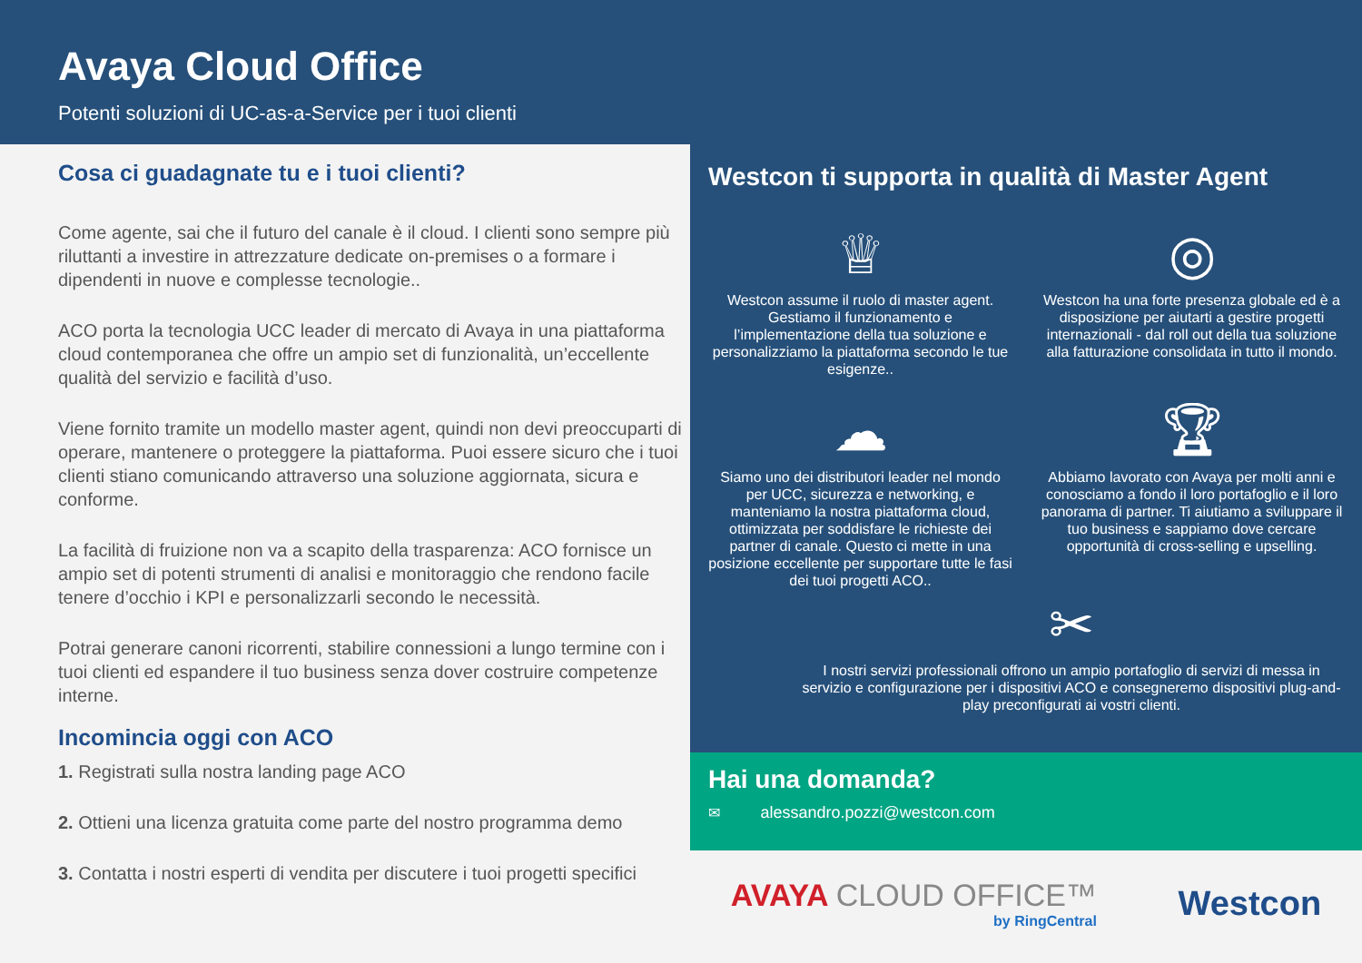Avaya Cloud Office
Potenti soluzioni di UC-as-a-Service per i tuoi clienti
Cosa ci guadagnate tu e i tuoi clienti?
Come agente, sai che il futuro del canale è il cloud. I clienti sono sempre più riluttanti a investire in attrezzature dedicate on-premises o a formare i dipendenti in nuove e complesse tecnologie..
ACO porta la tecnologia UCC leader di mercato di Avaya in una piattaforma cloud contemporanea che offre un ampio set di funzionalità, un’eccellente qualità del servizio e facilità d’uso.
Viene fornito tramite un modello master agent, quindi non devi preoccuparti di operare, mantenere o proteggere la piattaforma. Puoi essere sicuro che i tuoi clienti stiano comunicando attraverso una soluzione aggiornata, sicura e conforme.
La facilità di fruizione non va a scapito della trasparenza: ACO fornisce un ampio set di potenti strumenti di analisi e monitoraggio che rendono facile tenere d’occhio i KPI e personalizzarli secondo le necessità.
Potrai generare canoni ricorrenti, stabilire connessioni a lungo termine con i tuoi clienti ed espandere il tuo business senza dover costruire competenze interne.
Incomincia oggi con ACO
1. Registrati sulla nostra landing page ACO
2. Ottieni una licenza gratuita come parte del nostro programma demo
3. Contatta i nostri esperti di vendita per discutere i tuoi progetti specifici
Westcon ti supporta in qualità di Master Agent
♕
Westcon assume il ruolo di master agent. Gestiamo il funzionamento e l’implementazione della tua soluzione e personalizziamo la piattaforma secondo le tue esigenze..
◎
Westcon ha una forte presenza globale ed è a disposizione per aiutarti a gestire progetti internazionali - dal roll out della tua soluzione alla fatturazione consolidata in tutto il mondo.
☁
Siamo uno dei distributori leader nel mondo per UCC, sicurezza e networking, e manteniamo la nostra piattaforma cloud, ottimizzata per soddisfare le richieste dei partner di canale. Questo ci mette in una posizione eccellente per supportare tutte le fasi dei tuoi progetti ACO..
🏆︎
Abbiamo lavorato con Avaya per molti anni e conosciamo a fondo il loro portafoglio e il loro panorama di partner. Ti aiutiamo a sviluppare il tuo business e sappiamo dove cercare opportunità di cross-selling e upselling.
✂
I nostri servizi professionali offrono un ampio portafoglio di servizi di messa in servizio e configurazione per i dispositivi ACO e consegneremo dispositivi plug-and-play preconfigurati ai vostri clienti.
Hai una domanda?
✉ alessandro.pozzi@westcon.com
AVAYA CLOUD OFFICE™
by RingCentral
Westcon